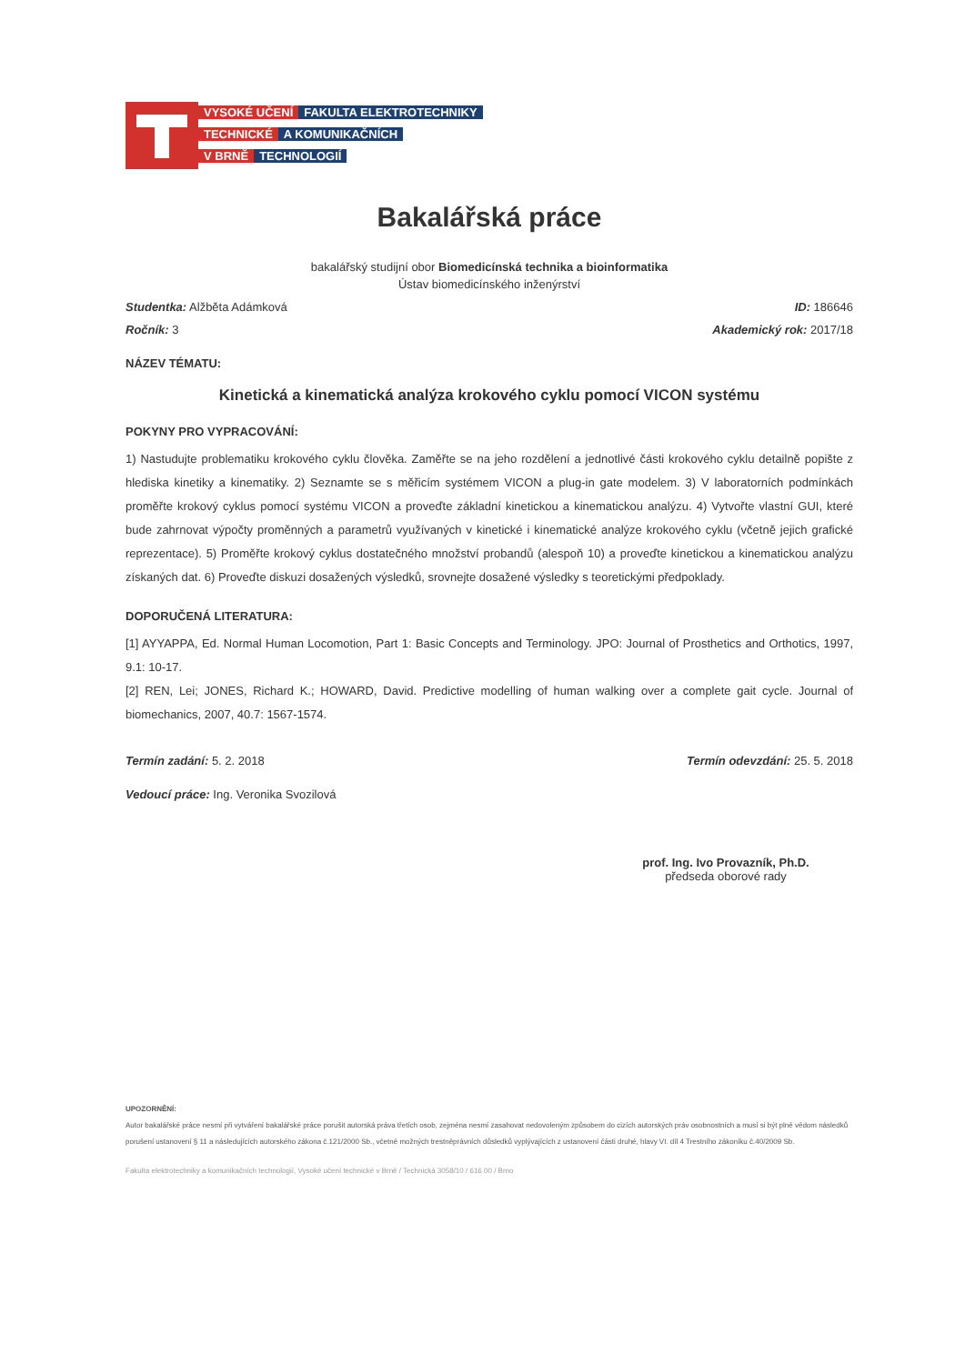VYSOKÉ UČENÍ FAKULTA ELEKTROTECHNIKY
TECHNICKÉ A KOMUNIKAČNÍCH
V BRNĚ TECHNOLOGIÍ
Bakalářská práce
bakalářský studijní obor Biomedicínská technika a bioinformatika
Ústav biomedicínského inženýrství
Studentka: Alžběta Adámková ID: 186646
Ročník: 3 Akademický rok: 2017/18
NÁZEV TÉMATU:
Kinetická a kinematická analýza krokového cyklu pomocí VICON systému
POKYNY PRO VYPRACOVÁNÍ:
1) Nastudujte problematiku krokového cyklu člověka. Zaměřte se na jeho rozdělení a jednotlivé části krokového cyklu detailně popište z hlediska kinetiky a kinematiky. 2) Seznamte se s měřicím systémem VICON a plug-in gate modelem. 3) V laboratorních podmínkách proměřte krokový cyklus pomocí systému VICON a proveďte základní kinetickou a kinematickou analýzu. 4) Vytvořte vlastní GUI, které bude zahrnovat výpočty proměnných a parametrů využívaných v kinetické i kinematické analýze krokového cyklu (včetně jejich grafické reprezentace). 5) Proměřte krokový cyklus dostatečného množství probandů (alespoň 10) a proveďte kinetickou a kinematickou analýzu získaných dat. 6) Proveďte diskuzi dosažených výsledků, srovnejte dosažené výsledky s teoretickými předpoklady.
DOPORUČENÁ LITERATURA:
[1] AYYAPPA, Ed. Normal Human Locomotion, Part 1: Basic Concepts and Terminology. JPO: Journal of Prosthetics and Orthotics, 1997, 9.1: 10-17.
[2] REN, Lei; JONES, Richard K.; HOWARD, David. Predictive modelling of human walking over a complete gait cycle. Journal of biomechanics, 2007, 40.7: 1567-1574.
Termín zadání: 5. 2. 2018 Termín odevzdání: 25. 5. 2018
Vedoucí práce: Ing. Veronika Svozilová
prof. Ing. Ivo Provazník, Ph.D.
předseda oborové rady
UPOZORNĚNÍ:
Autor bakalářské práce nesmí při vytváření bakalářské práce porušit autorská práva třetích osob, zejména nesmí zasahovat nedovoleným způsobem do cizích autorských práv osobnostních a musí si být plně vědom následků porušení ustanovení § 11 a následujících autorského zákona č.121/2000 Sb., včetně možných trestněprávních důsledků vyplývajících z ustanovení části druhé, hlavy VI. díl 4 Trestního zákoníku č.40/2009 Sb.
Fakulta elektrotechniky a komunikačních technologií, Vysoké učení technické v Brně / Technická 3058/10 / 616 00 / Brno